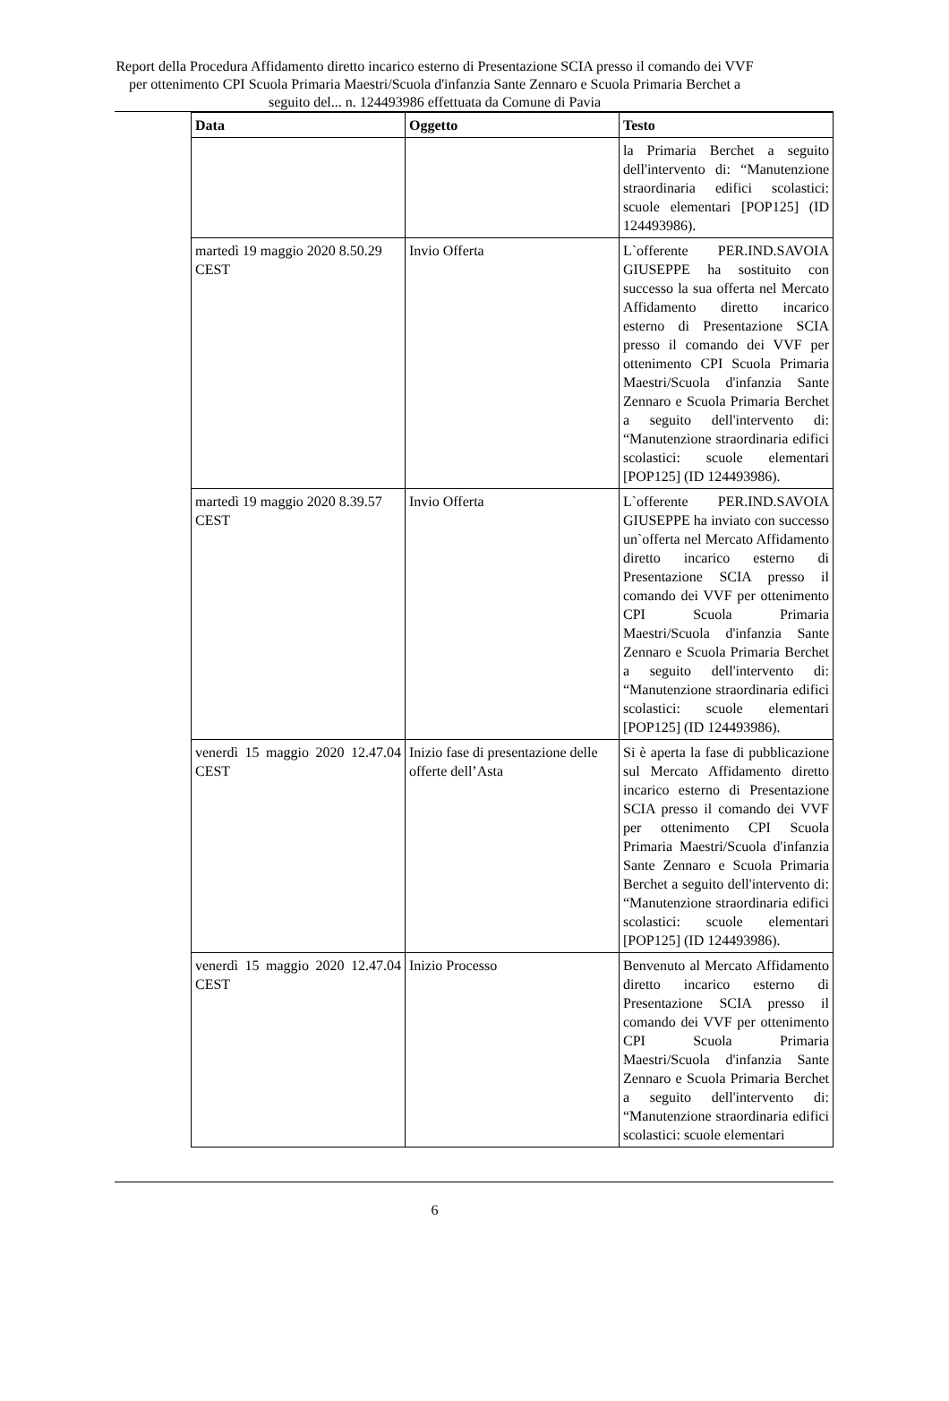Report della Procedura Affidamento diretto incarico esterno di Presentazione SCIA presso il comando dei VVF per ottenimento CPI Scuola Primaria Maestri/Scuola d'infanzia Sante Zennaro e Scuola Primaria Berchet a seguito del... n. 124493986 effettuata da Comune di Pavia
| Data | Oggetto | Testo |
| --- | --- | --- |
| | | la Primaria Berchet a seguito dell'intervento di: “Manutenzione straordinaria edifici scolastici: scuole elementari [POP125] (ID 124493986). |
| martedì 19 maggio 2020 8.50.29 CEST | Invio Offerta | L`offerente PER.IND.SAVOIA GIUSEPPE ha sostituito con successo la sua offerta nel Mercato Affidamento diretto incarico esterno di Presentazione SCIA presso il comando dei VVF per ottenimento CPI Scuola Primaria Maestri/Scuola d'infanzia Sante Zennaro e Scuola Primaria Berchet a seguito dell'intervento di: “Manutenzione straordinaria edifici scolastici: scuole elementari [POP125] (ID 124493986). |
| martedì 19 maggio 2020 8.39.57 CEST | Invio Offerta | L`offerente PER.IND.SAVOIA GIUSEPPE ha inviato con successo un`offerta nel Mercato Affidamento diretto incarico esterno di Presentazione SCIA presso il comando dei VVF per ottenimento CPI Scuola Primaria Maestri/Scuola d'infanzia Sante Zennaro e Scuola Primaria Berchet a seguito dell'intervento di: “Manutenzione straordinaria edifici scolastici: scuole elementari [POP125] (ID 124493986). |
| venerdì 15 maggio 2020 12.47.04 CEST | Inizio fase di presentazione delle offerte dell’Asta | Si è aperta la fase di pubblicazione sul Mercato Affidamento diretto incarico esterno di Presentazione SCIA presso il comando dei VVF per ottenimento CPI Scuola Primaria Maestri/Scuola d'infanzia Sante Zennaro e Scuola Primaria Berchet a seguito dell'intervento di: “Manutenzione straordinaria edifici scolastici: scuole elementari [POP125] (ID 124493986). |
| venerdì 15 maggio 2020 12.47.04 CEST | Inizio Processo | Benvenuto al Mercato Affidamento diretto incarico esterno di Presentazione SCIA presso il comando dei VVF per ottenimento CPI Scuola Primaria Maestri/Scuola d'infanzia Sante Zennaro e Scuola Primaria Berchet a seguito dell'intervento di: “Manutenzione straordinaria edifici scolastici: scuole elementari |
6